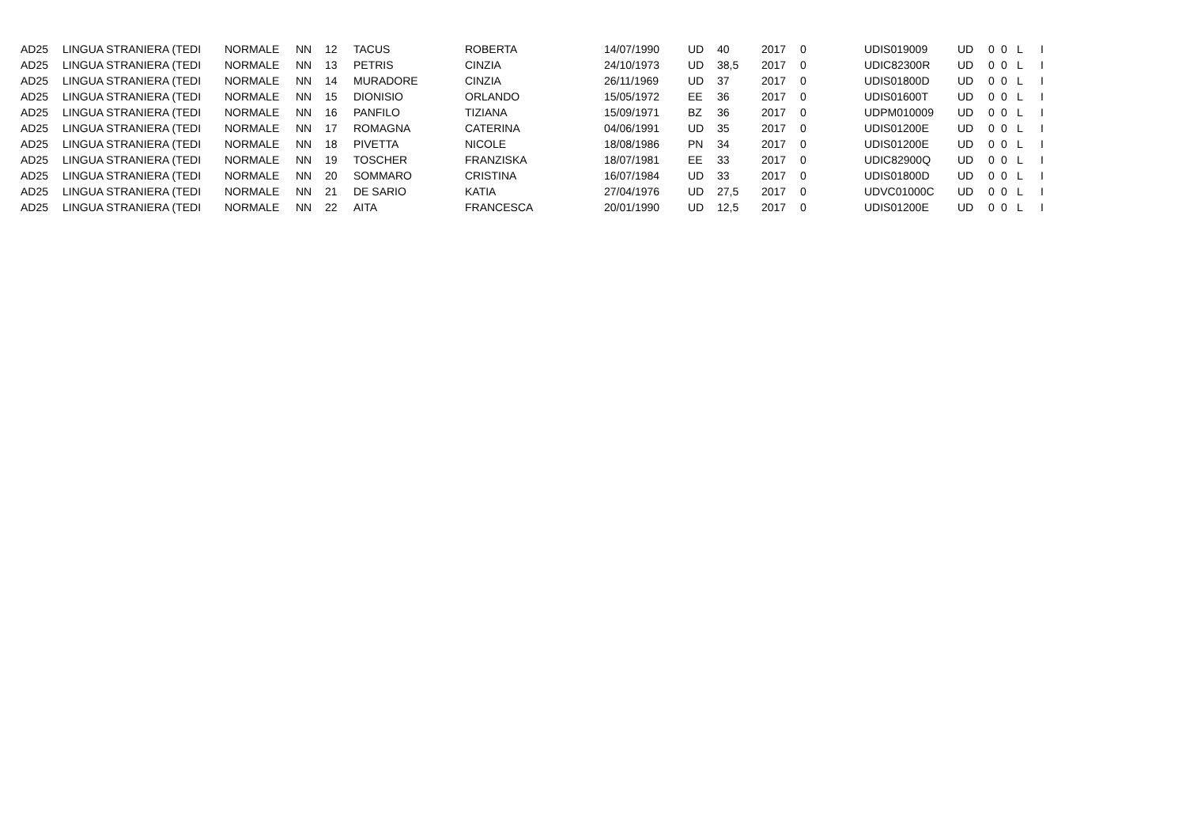| AD25 | LINGUA STRANIERA (TEDI | NORMALE | NN | 12 | TACUS | ROBERTA | 14/07/1990 | UD | 40 | 2017 | 0 | UDIS019009 | UD | 0 | 0 | L | I |
| AD25 | LINGUA STRANIERA (TEDI | NORMALE | NN | 13 | PETRIS | CINZIA | 24/10/1973 | UD | 38,5 | 2017 | 0 | UDIC82300R | UD | 0 | 0 | L | I |
| AD25 | LINGUA STRANIERA (TEDI | NORMALE | NN | 14 | MURADORE | CINZIA | 26/11/1969 | UD | 37 | 2017 | 0 | UDIS01800D | UD | 0 | 0 | L | I |
| AD25 | LINGUA STRANIERA (TEDI | NORMALE | NN | 15 | DIONISIO | ORLANDO | 15/05/1972 | EE | 36 | 2017 | 0 | UDIS01600T | UD | 0 | 0 | L | I |
| AD25 | LINGUA STRANIERA (TEDI | NORMALE | NN | 16 | PANFILO | TIZIANA | 15/09/1971 | BZ | 36 | 2017 | 0 | UDPM010009 | UD | 0 | 0 | L | I |
| AD25 | LINGUA STRANIERA (TEDI | NORMALE | NN | 17 | ROMAGNA | CATERINA | 04/06/1991 | UD | 35 | 2017 | 0 | UDIS01200E | UD | 0 | 0 | L | I |
| AD25 | LINGUA STRANIERA (TEDI | NORMALE | NN | 18 | PIVETTA | NICOLE | 18/08/1986 | PN | 34 | 2017 | 0 | UDIS01200E | UD | 0 | 0 | L | I |
| AD25 | LINGUA STRANIERA (TEDI | NORMALE | NN | 19 | TOSCHER | FRANZISKA | 18/07/1981 | EE | 33 | 2017 | 0 | UDIC82900Q | UD | 0 | 0 | L | I |
| AD25 | LINGUA STRANIERA (TEDI | NORMALE | NN | 20 | SOMMARO | CRISTINA | 16/07/1984 | UD | 33 | 2017 | 0 | UDIS01800D | UD | 0 | 0 | L | I |
| AD25 | LINGUA STRANIERA (TEDI | NORMALE | NN | 21 | DE SARIO | KATIA | 27/04/1976 | UD | 27,5 | 2017 | 0 | UDVC01000C | UD | 0 | 0 | L | I |
| AD25 | LINGUA STRANIERA (TEDI | NORMALE | NN | 22 | AITA | FRANCESCA | 20/01/1990 | UD | 12,5 | 2017 | 0 | UDIS01200E | UD | 0 | 0 | L | I |